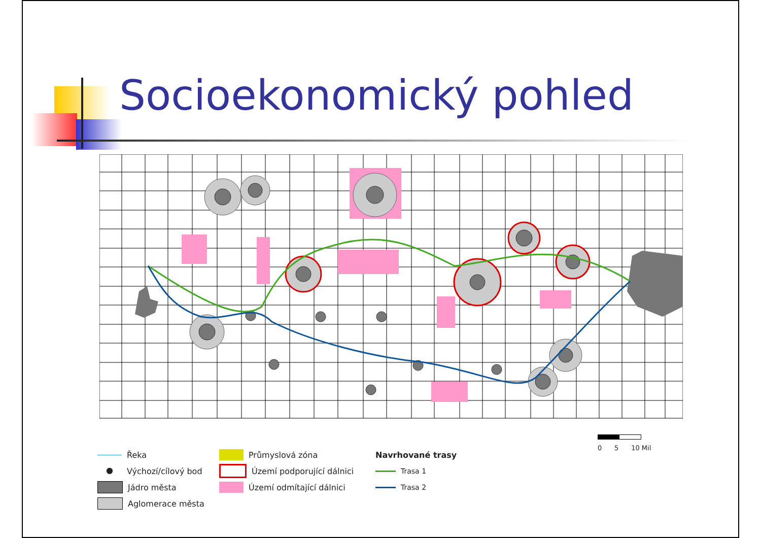Socioekonomický pohled
Řeka
● Výchozí/cílový bod
Jádro města
Aglomerace města
Průmyslová zóna
Území podporující dálnici
Území odmítající dálnici
Navrhované trasy
Trasa 1
Trasa 2
0 5 10 Mil